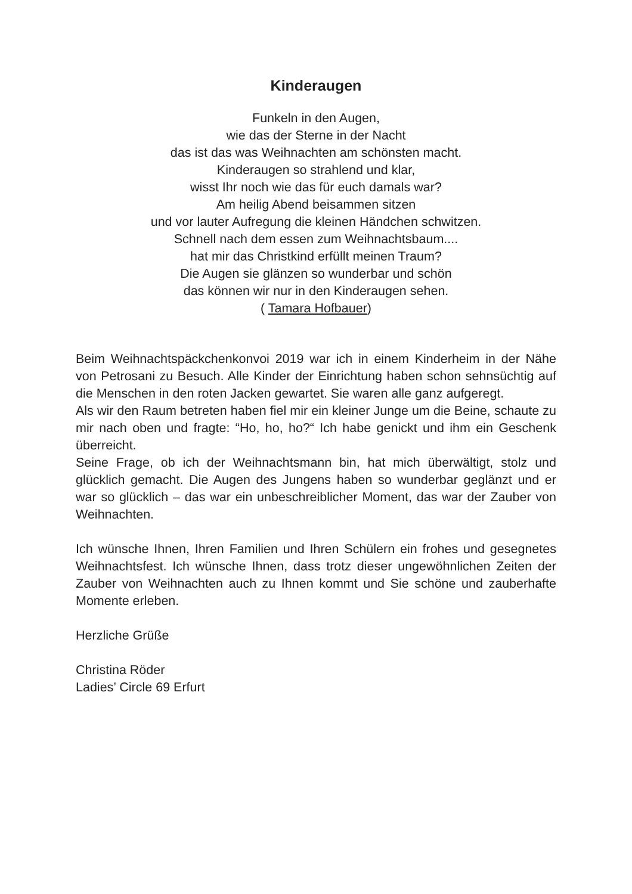Kinderaugen
Funkeln in den Augen,
wie das der Sterne in der Nacht
das ist das was Weihnachten am schönsten macht.
Kinderaugen so strahlend und klar,
wisst Ihr noch wie das für euch damals war?
Am heilig Abend beisammen sitzen
und vor lauter Aufregung die kleinen Händchen schwitzen.
Schnell nach dem essen zum Weihnachtsbaum....
hat mir das Christkind erfüllt meinen Traum?
Die Augen sie glänzen so wunderbar und schön
das können wir nur in den Kinderaugen sehen.
( Tamara Hofbauer)
Beim Weihnachtspäckchenkonvoi 2019 war ich in einem Kinderheim in der Nähe von Petrosani zu Besuch. Alle Kinder der Einrichtung haben schon sehnsüchtig auf die Menschen in den roten Jacken gewartet. Sie waren alle ganz aufgeregt.
Als wir den Raum betreten haben fiel mir ein kleiner Junge um die Beine, schaute zu mir nach oben und fragte: “Ho, ho, ho?“ Ich habe genickt und ihm ein Geschenk überreicht.
Seine Frage, ob ich der Weihnachtsmann bin, hat mich überwältigt, stolz und glücklich gemacht. Die Augen des Jungens haben so wunderbar geglänzt und er war so glücklich – das war ein unbeschreiblicher Moment, das war der Zauber von Weihnachten.
Ich wünsche Ihnen, Ihren Familien und Ihren Schülern ein frohes und gesegnetes Weihnachtsfest. Ich wünsche Ihnen, dass trotz dieser ungewöhnlichen Zeiten der Zauber von Weihnachten auch zu Ihnen kommt und Sie schöne und zauberhafte Momente erleben.
Herzliche Grüße
Christina Röder
Ladies’ Circle 69 Erfurt